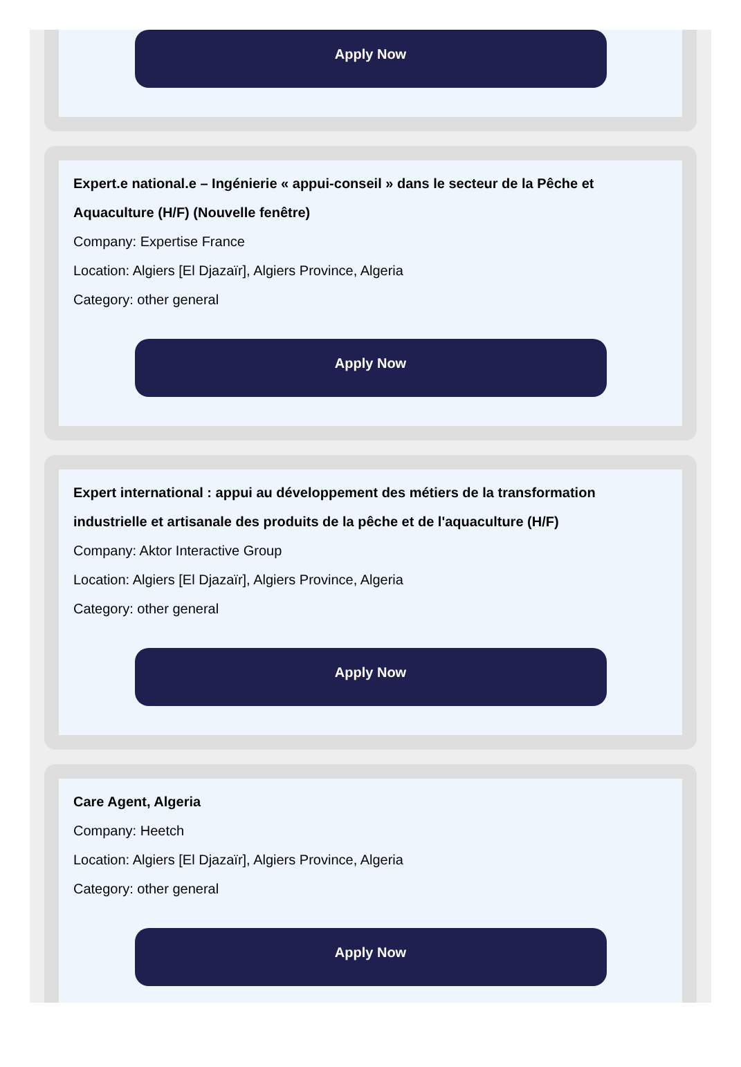Apply Now
Expert.e national.e – Ingénierie « appui-conseil » dans le secteur de la Pêche et Aquaculture (H/F) (Nouvelle fenêtre)
Company: Expertise France
Location: Algiers [El Djazaïr], Algiers Province, Algeria
Category: other general
Apply Now
Expert international : appui au développement des métiers de la transformation industrielle et artisanale des produits de la pêche et de l'aquaculture (H/F)
Company: Aktor Interactive Group
Location: Algiers [El Djazaïr], Algiers Province, Algeria
Category: other general
Apply Now
Care Agent, Algeria
Company: Heetch
Location: Algiers [El Djazaïr], Algiers Province, Algeria
Category: other general
Apply Now